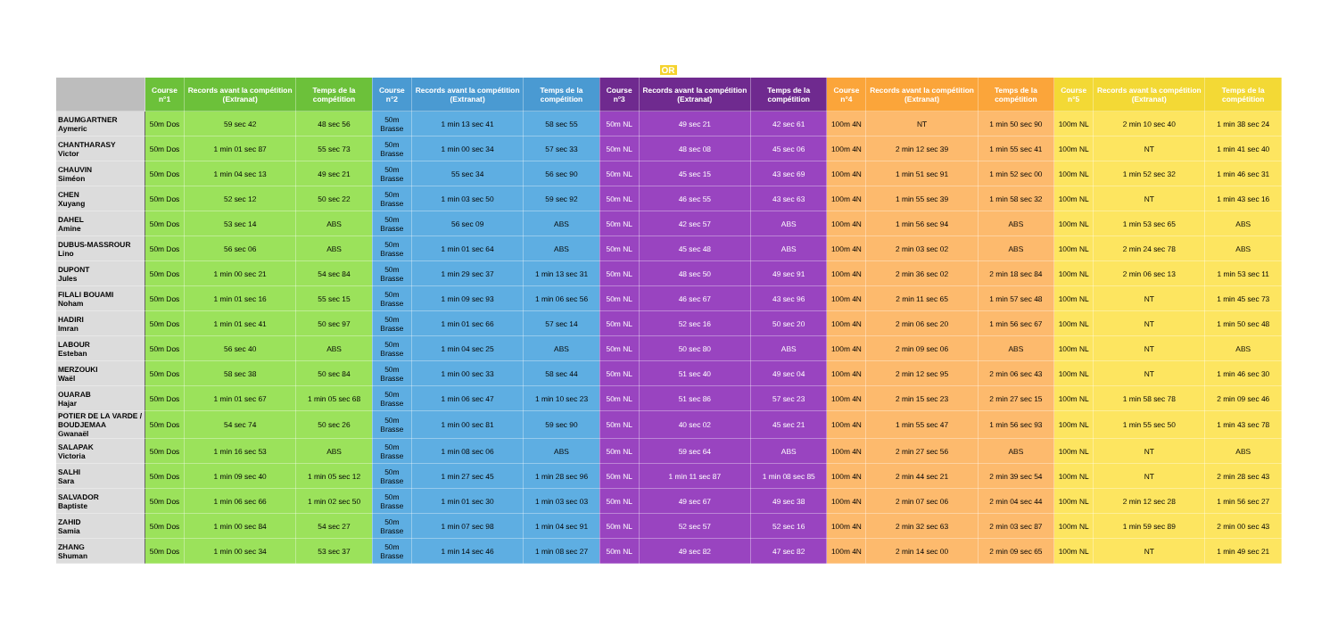OR
| | Course n°1 | Records avant la compétition (Extranat) | Temps de la compétition | Course n°2 | Records avant la compétition (Extranat) | Temps de la compétition | Course n°3 | Records avant la compétition (Extranat) | Temps de la compétition | Course n°4 | Records avant la compétition (Extranat) | Temps de la compétition | Course n°5 | Records avant la compétition (Extranat) | Temps de la compétition |
| --- | --- | --- | --- | --- | --- | --- | --- | --- | --- | --- | --- | --- | --- | --- | --- |
| BAUMGARTNER Aymeric | 50m Dos | 59 sec 42 | 48 sec 56 | 50m Brasse | 1 min 13 sec 41 | 58 sec 55 | 50m NL | 49 sec 21 | 42 sec 61 | 100m 4N | NT | 1 min 50 sec 90 | 100m NL | 2 min 10 sec 40 | 1 min 38 sec 24 |
| CHANTHARASY Victor | 50m Dos | 1 min 01 sec 87 | 55 sec 73 | 50m Brasse | 1 min 00 sec 34 | 57 sec 33 | 50m NL | 48 sec 08 | 45 sec 06 | 100m 4N | 2 min 12 sec 39 | 1 min 55 sec 41 | 100m NL | NT | 1 min 41 sec 40 |
| CHAUVIN Siméon | 50m Dos | 1 min 04 sec 13 | 49 sec 21 | 50m Brasse | 55 sec 34 | 56 sec 90 | 50m NL | 45 sec 15 | 43 sec 69 | 100m 4N | 1 min 51 sec 91 | 1 min 52 sec 00 | 100m NL | 1 min 52 sec 32 | 1 min 46 sec 31 |
| CHEN Xuyang | 50m Dos | 52 sec 12 | 50 sec 22 | 50m Brasse | 1 min 03 sec 50 | 59 sec 92 | 50m NL | 46 sec 55 | 43 sec 63 | 100m 4N | 1 min 55 sec 39 | 1 min 58 sec 32 | 100m NL | NT | 1 min 43 sec 16 |
| DAHEL Amine | 50m Dos | 53 sec 14 | ABS | 50m Brasse | 56 sec 09 | ABS | 50m NL | 42 sec 57 | ABS | 100m 4N | 1 min 56 sec 94 | ABS | 100m NL | 1 min 53 sec 65 | ABS |
| DUBUS-MASSROUR Lino | 50m Dos | 56 sec 06 | ABS | 50m Brasse | 1 min 01 sec 64 | ABS | 50m NL | 45 sec 48 | ABS | 100m 4N | 2 min 03 sec 02 | ABS | 100m NL | 2 min 24 sec 78 | ABS |
| DUPONT Jules | 50m Dos | 1 min 00 sec 21 | 54 sec 84 | 50m Brasse | 1 min 29 sec 37 | 1 min 13 sec 31 | 50m NL | 48 sec 50 | 49 sec 91 | 100m 4N | 2 min 36 sec 02 | 2 min 18 sec 84 | 100m NL | 2 min 06 sec 13 | 1 min 53 sec 11 |
| FILALI BOUAMI Noham | 50m Dos | 1 min 01 sec 16 | 55 sec 15 | 50m Brasse | 1 min 09 sec 93 | 1 min 06 sec 56 | 50m NL | 46 sec 67 | 43 sec 96 | 100m 4N | 2 min 11 sec 65 | 1 min 57 sec 48 | 100m NL | NT | 1 min 45 sec 73 |
| HADIRI Imran | 50m Dos | 1 min 01 sec 41 | 50 sec 97 | 50m Brasse | 1 min 01 sec 66 | 57 sec 14 | 50m NL | 52 sec 16 | 50 sec 20 | 100m 4N | 2 min 06 sec 20 | 1 min 56 sec 67 | 100m NL | NT | 1 min 50 sec 48 |
| LABOUR Esteban | 50m Dos | 56 sec 40 | ABS | 50m Brasse | 1 min 04 sec 25 | ABS | 50m NL | 50 sec 80 | ABS | 100m 4N | 2 min 09 sec 06 | ABS | 100m NL | NT | ABS |
| MERZOUKI Waël | 50m Dos | 58 sec 38 | 50 sec 84 | 50m Brasse | 1 min 00 sec 33 | 58 sec 44 | 50m NL | 51 sec 40 | 49 sec 04 | 100m 4N | 2 min 12 sec 95 | 2 min 06 sec 43 | 100m NL | NT | 1 min 46 sec 30 |
| OUARAB Hajar | 50m Dos | 1 min 01 sec 67 | 1 min 05 sec 68 | 50m Brasse | 1 min 06 sec 47 | 1 min 10 sec 23 | 50m NL | 51 sec 86 | 57 sec 23 | 100m 4N | 2 min 15 sec 23 | 2 min 27 sec 15 | 100m NL | 1 min 58 sec 78 | 2 min 09 sec 46 |
| POTIER DE LA VARDE / BOUDJEMAA Gwanaël | 50m Dos | 54 sec 74 | 50 sec 26 | 50m Brasse | 1 min 00 sec 81 | 59 sec 90 | 50m NL | 40 sec 02 | 45 sec 21 | 100m 4N | 1 min 55 sec 47 | 1 min 56 sec 93 | 100m NL | 1 min 55 sec 50 | 1 min 43 sec 78 |
| SALAPAK Victoria | 50m Dos | 1 min 16 sec 53 | ABS | 50m Brasse | 1 min 08 sec 06 | ABS | 50m NL | 59 sec 64 | ABS | 100m 4N | 2 min 27 sec 56 | ABS | 100m NL | NT | ABS |
| SALHI Sara | 50m Dos | 1 min 09 sec 40 | 1 min 05 sec 12 | 50m Brasse | 1 min 27 sec 45 | 1 min 28 sec 96 | 50m NL | 1 min 11 sec 87 | 1 min 08 sec 85 | 100m 4N | 2 min 44 sec 21 | 2 min 39 sec 54 | 100m NL | NT | 2 min 28 sec 43 |
| SALVADOR Baptiste | 50m Dos | 1 min 06 sec 66 | 1 min 02 sec 50 | 50m Brasse | 1 min 01 sec 30 | 1 min 03 sec 03 | 50m NL | 49 sec 67 | 49 sec 38 | 100m 4N | 2 min 07 sec 06 | 2 min 04 sec 44 | 100m NL | 2 min 12 sec 28 | 1 min 56 sec 27 |
| ZAHID Samia | 50m Dos | 1 min 00 sec 84 | 54 sec 27 | 50m Brasse | 1 min 07 sec 98 | 1 min 04 sec 91 | 50m NL | 52 sec 57 | 52 sec 16 | 100m 4N | 2 min 32 sec 63 | 2 min 03 sec 87 | 100m NL | 1 min 59 sec 89 | 2 min 00 sec 43 |
| ZHANG Shuman | 50m Dos | 1 min 00 sec 34 | 53 sec 37 | 50m Brasse | 1 min 14 sec 46 | 1 min 08 sec 27 | 50m NL | 49 sec 82 | 47 sec 82 | 100m 4N | 2 min 14 sec 00 | 2 min 09 sec 65 | 100m NL | NT | 1 min 49 sec 21 |